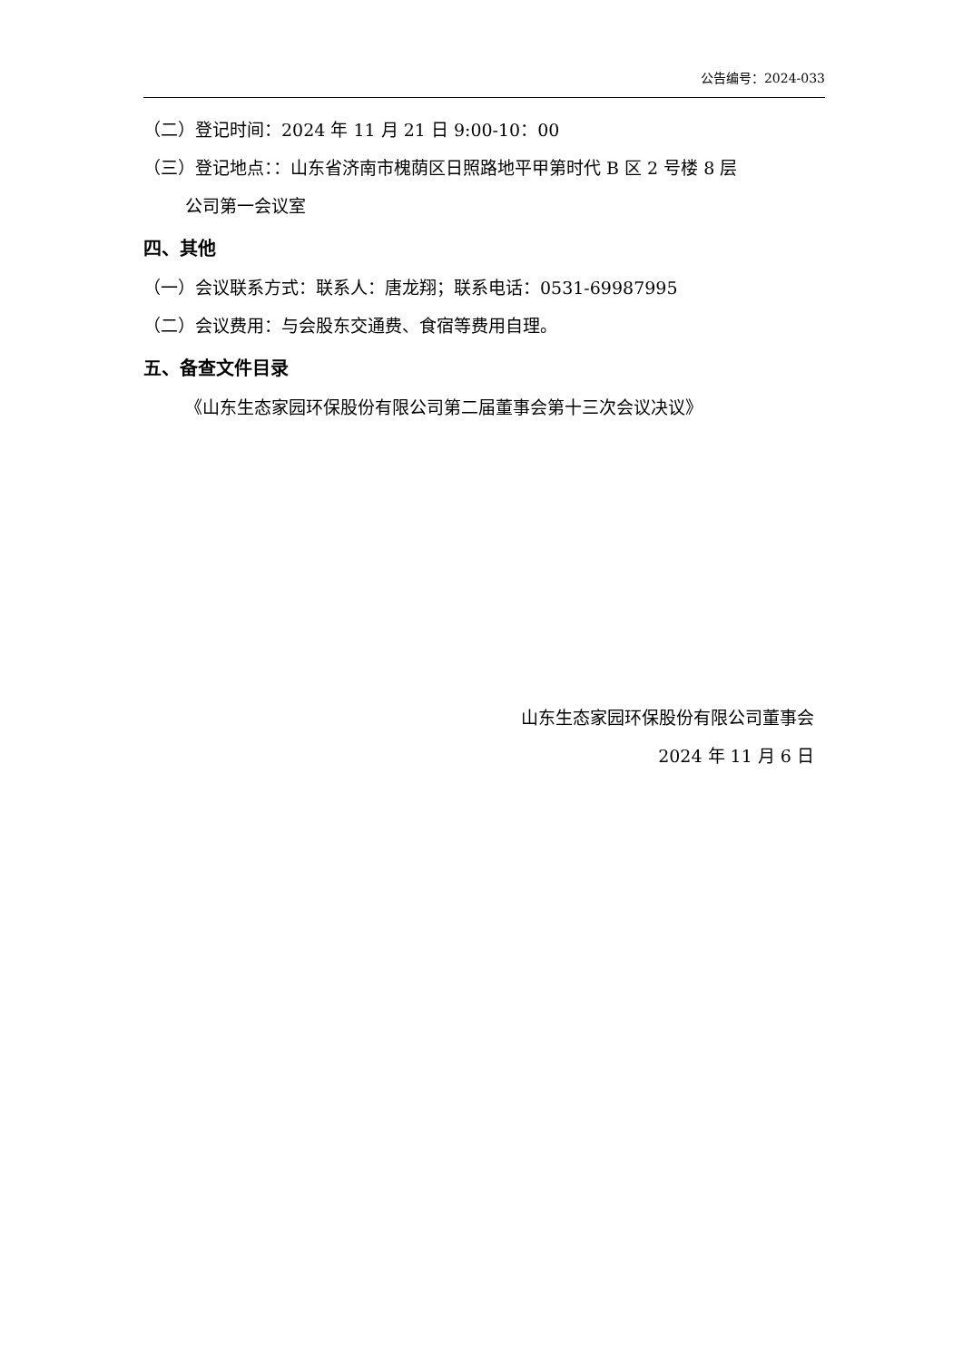公告编号：2024-033
（二）登记时间：2024 年 11 月 21 日 9:00-10：00
（三）登记地点：：山东省济南市槐荫区日照路地平甲第时代 B 区 2 号楼 8 层
公司第一会议室
四、其他
（一）会议联系方式：联系人：唐龙翔；联系电话：0531-69987995
（二）会议费用：与会股东交通费、食宿等费用自理。
五、备查文件目录
《山东生态家园环保股份有限公司第二届董事会第十三次会议决议》
山东生态家园环保股份有限公司董事会
2024 年 11 月 6 日